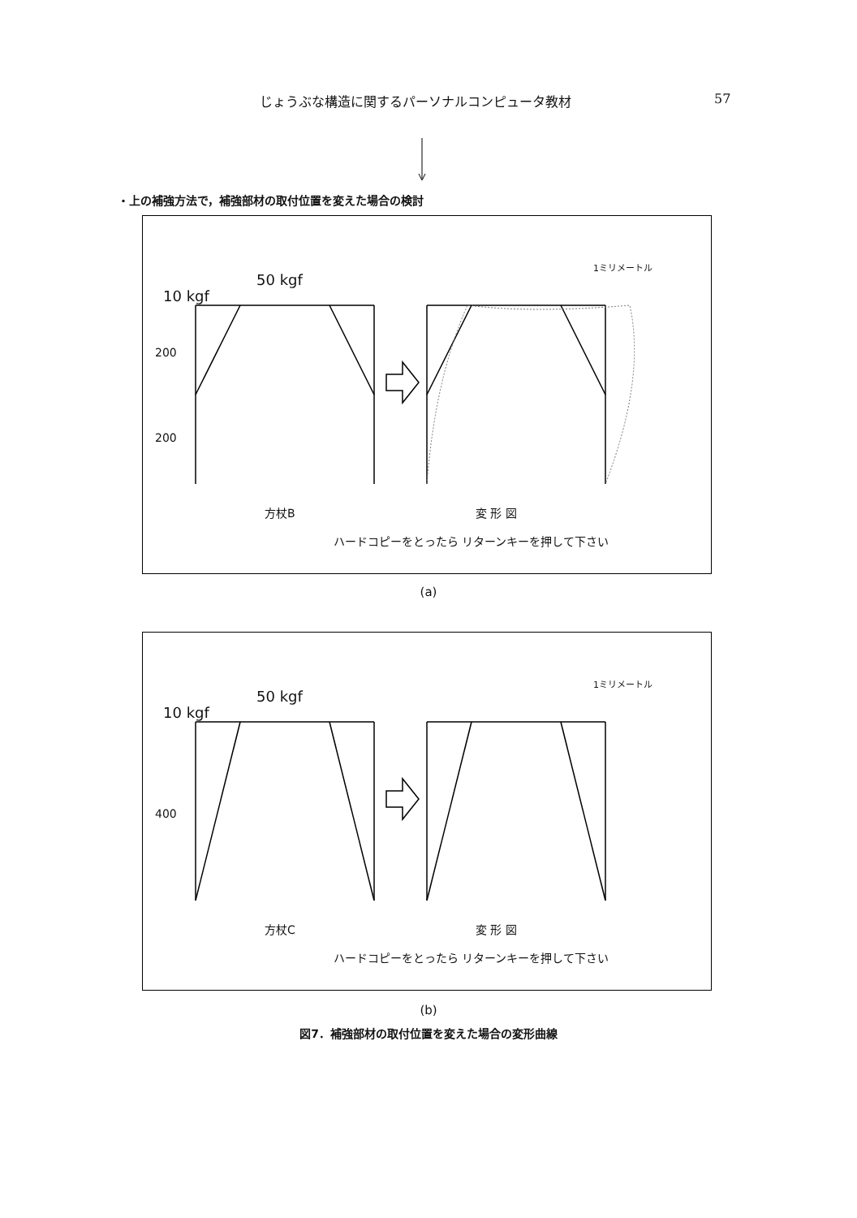じょうぶな構造に関するパーソナルコンピュータ教材 57
・上の補強方法で，補強部材の取付位置を変えた場合の検討
10 kgf
50 kgf
200
200
1ミリメートル
方杖B 変 形 図
ハードコピーをとったら リターンキーを押して下さい
(a)
10 kgf
50 kgf
400
1ミリメートル
方杖C 変 形 図
ハードコピーをとったら リターンキーを押して下さい
(b)
図7．補強部材の取付位置を変えた場合の変形曲線